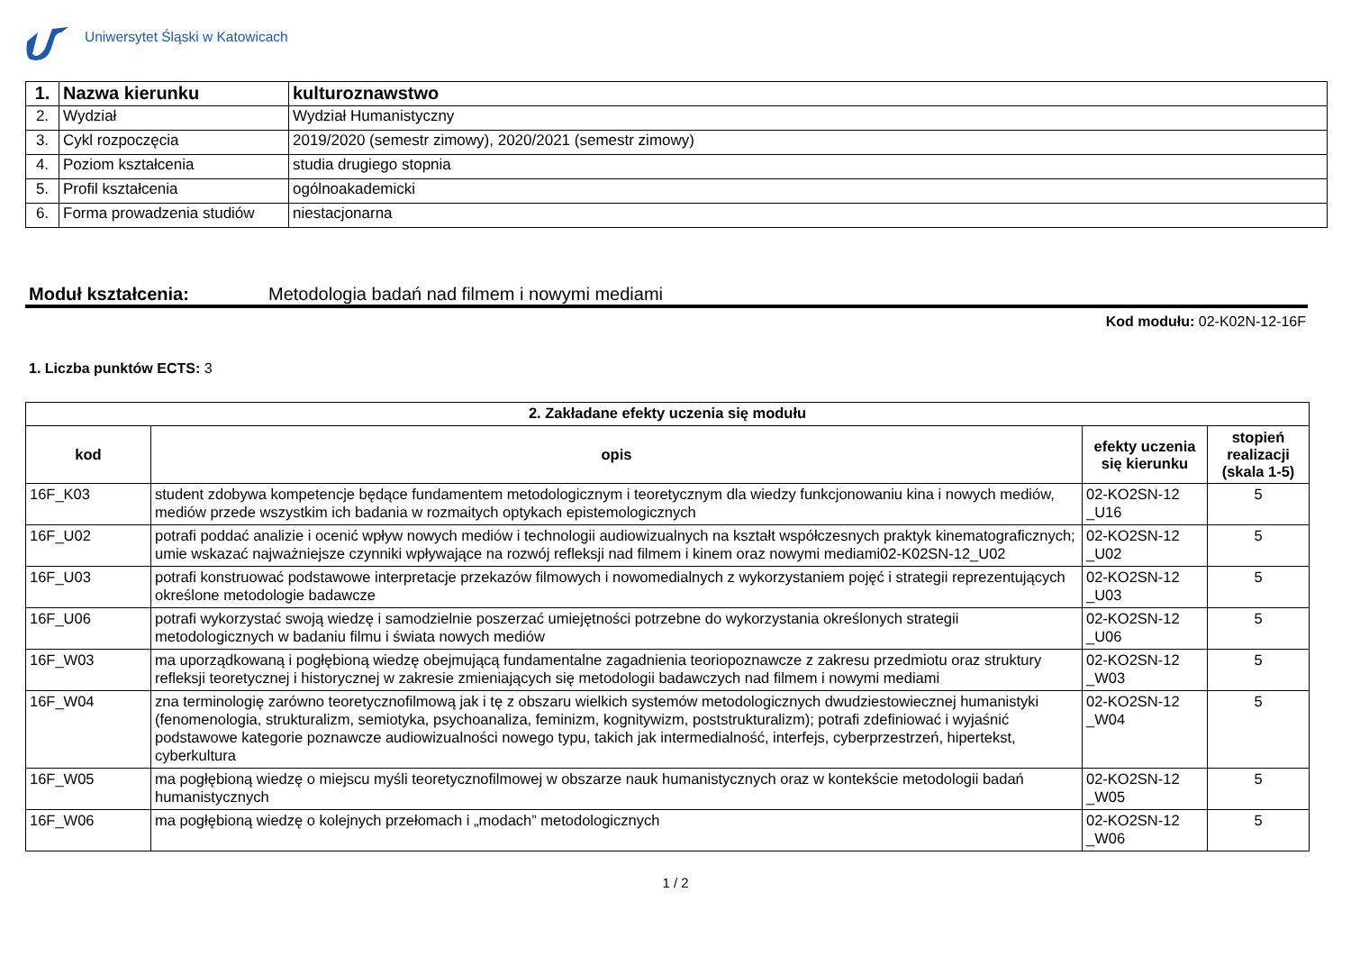Uniwersytet Śląski w Katowicach
| 1. | Nazwa kierunku | kulturoznawstwo |
| 2. | Wydział | Wydział Humanistyczny |
| 3. | Cykl rozpoczęcia | 2019/2020 (semestr zimowy), 2020/2021 (semestr zimowy) |
| 4. | Poziom kształcenia | studia drugiego stopnia |
| 5. | Profil kształcenia | ogólnoakademicki |
| 6. | Forma prowadzenia studiów | niestacjonarna |
Moduł kształcenia: Metodologia badań nad filmem i nowymi mediami
Kod modułu: 02-K02N-12-16F
1. Liczba punktów ECTS: 3
| 2. Zakładane efekty uczenia się modułu | | | |
| kod | opis | efekty uczenia się kierunku | stopień realizacji (skala 1-5) |
| 16F_K03 | student zdobywa kompetencje będące fundamentem metodologicznym i teoretycznym dla wiedzy funkcjonowaniu kina i nowych mediów, mediów przede wszystkim ich badania w rozmaitych optykach epistemologicznych | 02-KO2SN-12 _U16 | 5 |
| 16F_U02 | potrafi poddać analizie i ocenić wpływ nowych mediów i technologii audiowizualnych na kształt współczesnych praktyk kinematograficznych; umie wskazać najważniejsze czynniki wpływające na rozwój refleksji nad filmem i kinem oraz nowymi mediami02-K02SN-12_U02 | 02-KO2SN-12 _U02 | 5 |
| 16F_U03 | potrafi konstruować podstawowe interpretacje przekazów filmowych i nowomedialnych z wykorzystaniem pojęć i strategii reprezentujących określone metodologie badawcze | 02-KO2SN-12 _U03 | 5 |
| 16F_U06 | potrafi wykorzystać swoją wiedzę i samodzielnie poszerzać umiejętności potrzebne do wykorzystania określonych strategii metodologicznych w badaniu filmu i świata nowych mediów | 02-KO2SN-12 _U06 | 5 |
| 16F_W03 | ma uporządkowaną i pogłębioną wiedzę obejmującą fundamentalne zagadnienia teoriopoznawcze z zakresu przedmiotu oraz struktury refleksji teoretycznej i historycznej w zakresie zmieniających się metodologii badawczych nad filmem i nowymi mediami | 02-KO2SN-12 _W03 | 5 |
| 16F_W04 | zna terminologię zarówno teoretycznofilmową jak i tę z obszaru wielkich systemów metodologicznych dwudziestowiecznej humanistyki (fenomenologia, strukturalizm, semiotyka, psychoanaliza, feminizm, kognitywizm, poststrukturalizm); potrafi zdefiniować i wyjaśnić podstawowe kategorie poznawcze audiowizualności nowego typu, takich jak intermedialność, interfejs, cyberprzestrzeń, hipertekst, cyberkultura | 02-KO2SN-12 _W04 | 5 |
| 16F_W05 | ma pogłębioną wiedzę o miejscu myśli teoretycznofilmowej w obszarze nauk humanistycznych oraz w kontekście metodologii badań humanistycznych | 02-KO2SN-12 _W05 | 5 |
| 16F_W06 | ma pogłębioną wiedzę o kolejnych przełomach i „modach” metodologicznych | 02-KO2SN-12 _W06 | 5 |
1 / 2